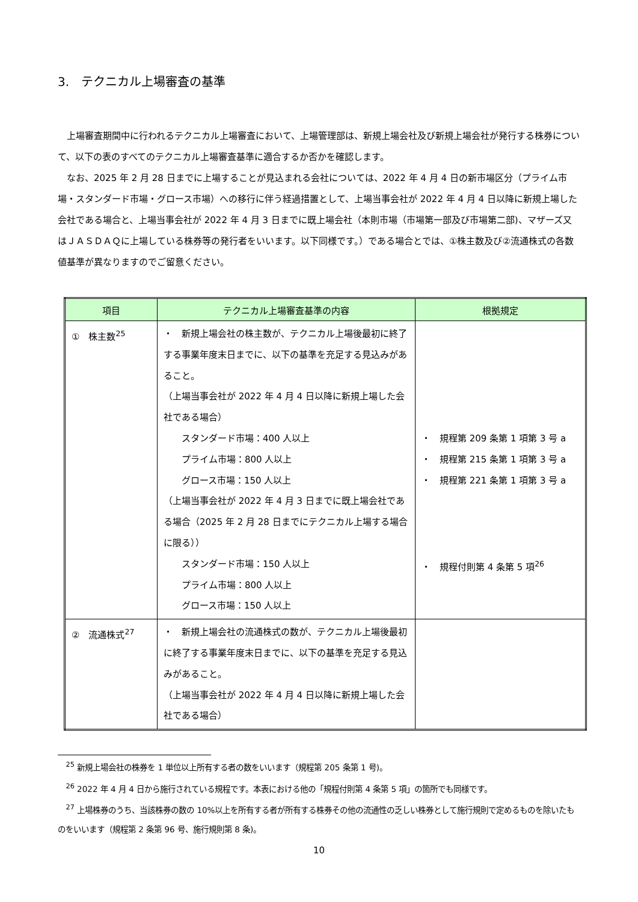3.　テクニカル上場審査の基準
上場審査期間中に行われるテクニカル上場審査において、上場管理部は、新規上場会社及び新規上場会社が発行する株券について、以下の表のすべてのテクニカル上場審査基準に適合するか否かを確認します。
なお、2025 年 2 月 28 日までに上場することが見込まれる会社については、2022 年 4 月 4 日の新市場区分（プライム市場・スタンダード市場・グロース市場）への移行に伴う経過措置として、上場当事会社が 2022 年 4 月 4 日以降に新規上場した会社である場合と、上場当事会社が 2022 年 4 月 3 日までに既上場会社（本則市場（市場第一部及び市場第二部)、マザーズ又はＪＡＳＤＡＱに上場している株券等の発行者をいいます。以下同様です。）である場合とでは、①株主数及び②流通株式の各数値基準が異なりますのでご留意ください。
| 項目 | テクニカル上場審査基準の内容 | 根拠規定 |
| --- | --- | --- |
| ① 株主数<sup>25</sup> | ・ 新規上場会社の株主数が、テクニカル上場後最初に終了する事業年度末日までに、以下の基準を充足する見込みがあること。 （上場当事会社が 2022 年 4 月 4 日以降に新規上場した会社である場合） スタンダード市場：400 人以上 プライム市場：800 人以上 グロース市場：150 人以上 （上場当事会社が 2022 年 4 月 3 日までに既上場会社である場合（2025 年 2 月 28 日までにテクニカル上場する場合に限る）） スタンダード市場：150 人以上 プライム市場：800 人以上 グロース市場：150 人以上 | ・ 規程第 209 条第 1 項第 3 号 a ・ 規程第 215 条第 1 項第 3 号 a ・ 規程第 221 条第 1 項第 3 号 a ・ 規程付則第 4 条第 5 項<sup>26</sup> |
| ② 流通株式<sup>27</sup> | ・ 新規上場会社の流通株式の数が、テクニカル上場後最初に終了する事業年度末日までに、以下の基準を充足する見込みがあること。 （上場当事会社が 2022 年 4 月 4 日以降に新規上場した会社である場合） | |
<sup>25</sup> 新規上場会社の株券を 1 単位以上所有する者の数をいいます（規程第 205 条第 1 号)。
<sup>26</sup> 2022 年 4 月 4 日から施行されている規程です。本表における他の「規程付則第 4 条第 5 項」の箇所でも同様です。
<sup>27</sup> 上場株券のうち、当該株券の数の 10%以上を所有する者が所有する株券その他の流通性の乏しい株券として施行規則で定めるものを除いたものをいいます（規程第 2 条第 96 号、施行規則第 8 条)。
10